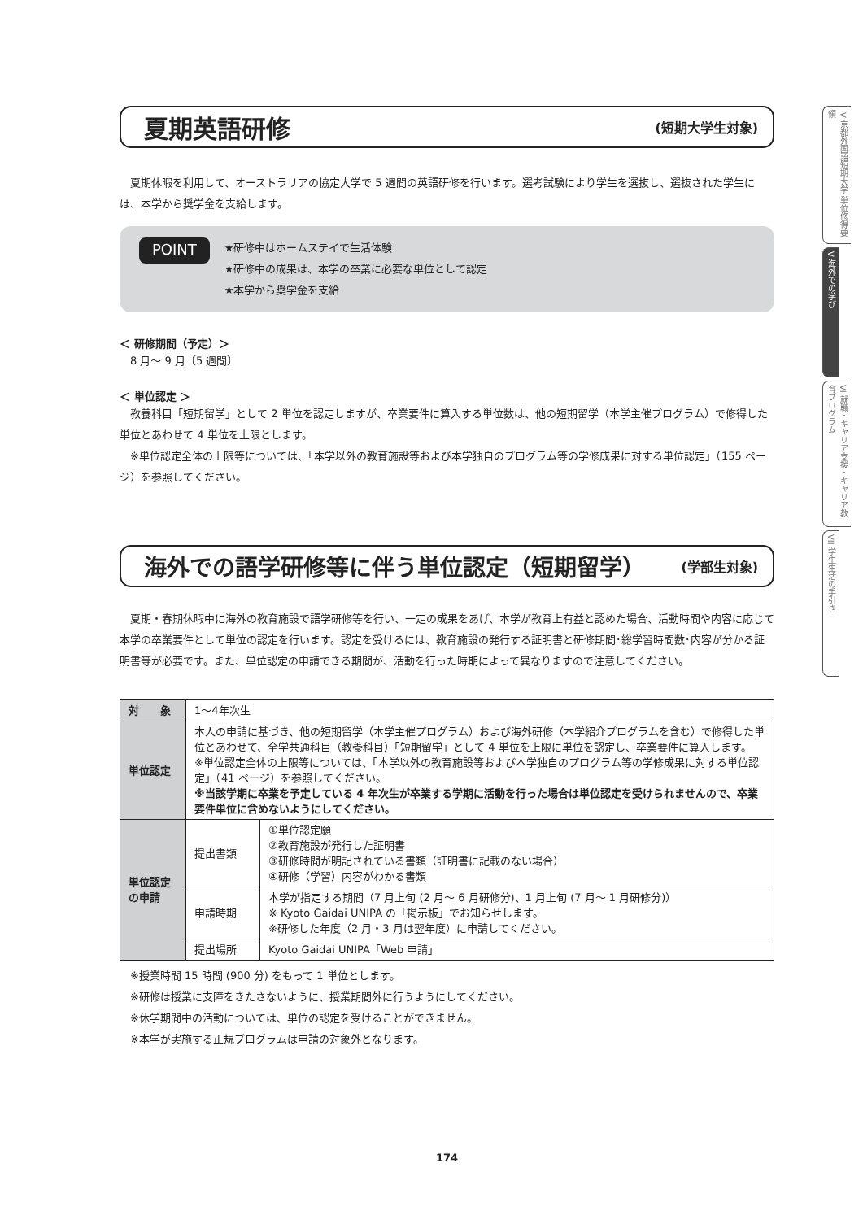夏期英語研修
(短期大学生対象)
　夏期休暇を利用して、オーストラリアの協定大学で 5 週間の英語研修を行います。選考試験により学生を選抜し、選抜された学生には、本学から奨学金を支給します。
POINT
★研修中はホームステイで生活体験
★研修中の成果は、本学の卒業に必要な単位として認定
★本学から奨学金を支給
＜ 研修期間（予定）＞
　8 月～ 9 月〔5 週間〕
＜ 単位認定 ＞
　教養科目「短期留学」として 2 単位を認定しますが、卒業要件に算入する単位数は、他の短期留学（本学主催プログラム）で修得した単位とあわせて 4 単位を上限とします。
　※単位認定全体の上限等については、「本学以外の教育施設等および本学独自のプログラム等の学修成果に対する単位認定」（155 ページ）を参照してください。
海外での語学研修等に伴う単位認定（短期留学）
(学部生対象)
　夏期・春期休暇中に海外の教育施設で語学研修等を行い、一定の成果をあげ、本学が教育上有益と認めた場合、活動時間や内容に応じて本学の卒業要件として単位の認定を行います。認定を受けるには、教育施設の発行する証明書と研修期間･総学習時間数･内容が分かる証明書等が必要です。また、単位認定の申請できる期間が、活動を行った時期によって異なりますので注意してください。
| 対 象 | 1～4年次生 | |
| 単位認定 | 本人の申請に基づき、他の短期留学（本学主催プログラム）および海外研修（本学紹介プログラムを含む）で修得した単位とあわせて、全学共通科目（教養科目）「短期留学」として 4 単位を上限に単位を認定し、卒業要件に算入します。 ※単位認定全体の上限等については、「本学以外の教育施設等および本学独自のプログラム等の学修成果に対する単位認定」（41 ページ）を参照してください。 ※当該学期に卒業を予定している 4 年次生が卒業する学期に活動を行った場合は単位認定を受けられませんので、卒業要件単位に含めないようにしてください。 | |
| 単位認定の申請 | 提出書類 | ①単位認定願 ②教育施設が発行した証明書 ③研修時間が明記されている書類（証明書に記載のない場合） ④研修（学習）内容がわかる書類 |
| | 申請時期 | 本学が指定する期間（7 月上旬 (2 月～ 6 月研修分)、1 月上旬 (7 月～ 1 月研修分)） ※ Kyoto Gaidai UNIPA の「掲示板」でお知らせします。 ※研修した年度（2 月・3 月は翌年度）に申請してください。 |
| | 提出場所 | Kyoto Gaidai UNIPA「Web 申請」 |
　※授業時間 15 時間 (900 分) をもって 1 単位とします。
　※研修は授業に支障をきたさないように、授業期間外に行うようにしてください。
　※休学期間中の活動については、単位の認定を受けることができません。
　※本学が実施する正規プログラムは申請の対象外となります。
174
IV 京都外国語短期大学 単位修得要領
V 海外での学び
VI 就職・キャリア支援・キャリア教育プログラム
VII 学生生活の手引き